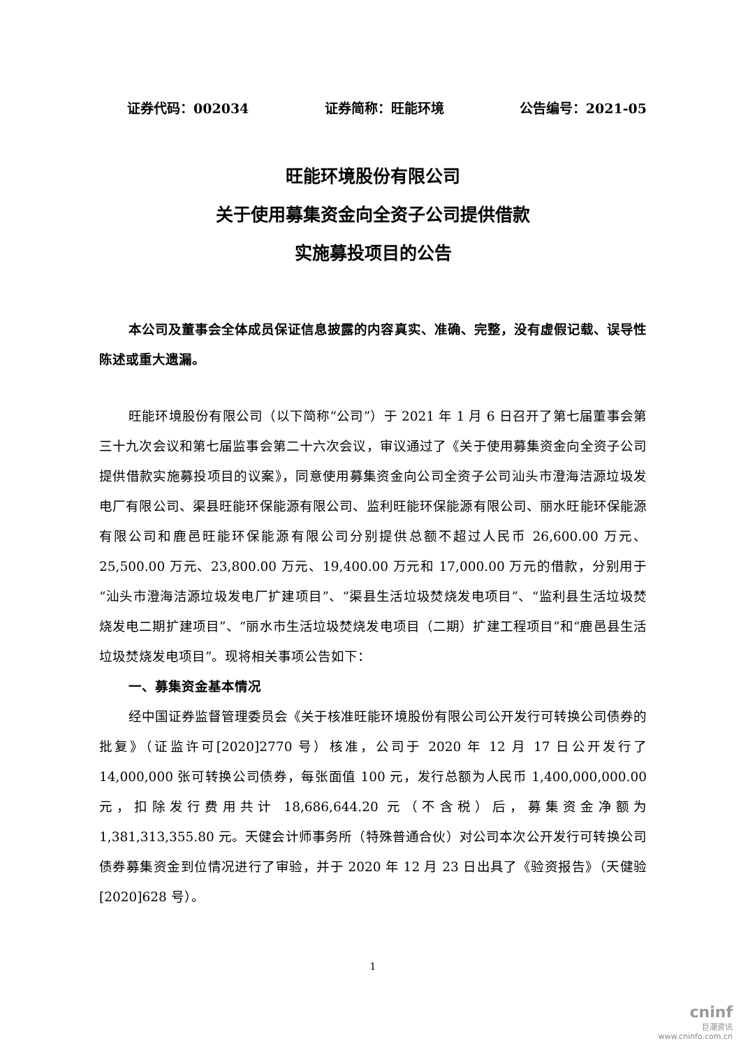证券代码：002034 证券简称：旺能环境 公告编号：2021-05
旺能环境股份有限公司
关于使用募集资金向全资子公司提供借款
实施募投项目的公告
本公司及董事会全体成员保证信息披露的内容真实、准确、完整，没有虚假记载、误导性陈述或重大遗漏。
旺能环境股份有限公司（以下简称“公司”）于 2021 年 1 月 6 日召开了第七届董事会第三十九次会议和第七届监事会第二十六次会议，审议通过了《关于使用募集资金向全资子公司提供借款实施募投项目的议案》，同意使用募集资金向公司全资子公司汕头市澄海洁源垃圾发电厂有限公司、渠县旺能环保能源有限公司、监利旺能环保能源有限公司、丽水旺能环保能源有限公司和鹿邑旺能环保能源有限公司分别提供总额不超过人民币 26,600.00 万元、25,500.00 万元、23,800.00 万元、19,400.00 万元和 17,000.00 万元的借款，分别用于“汕头市澄海洁源垃圾发电厂扩建项目”、“渠县生活垃圾焚烧发电项目”、“监利县生活垃圾焚烧发电二期扩建项目”、“丽水市生活垃圾焚烧发电项目（二期）扩建工程项目”和“鹿邑县生活垃圾焚烧发电项目”。现将相关事项公告如下：
一、募集资金基本情况
经中国证券监督管理委员会《关于核准旺能环境股份有限公司公开发行可转换公司债券的批复》（证监许可[2020]2770 号）核准，公司于 2020 年 12 月 17 日公开发行了 14,000,000 张可转换公司债券，每张面值 100 元，发行总额为人民币 1,400,000,000.00 元，扣除发行费用共计 18,686,644.20 元（不含税）后，募集资金净额为 1,381,313,355.80 元。天健会计师事务所（特殊普通合伙）对公司本次公开发行可转换公司债券募集资金到位情况进行了审验，并于 2020 年 12 月 23 日出具了《验资报告》（天健验[2020]628 号）。
1
cninf
巨潮资讯
www.cninfo.com.cn